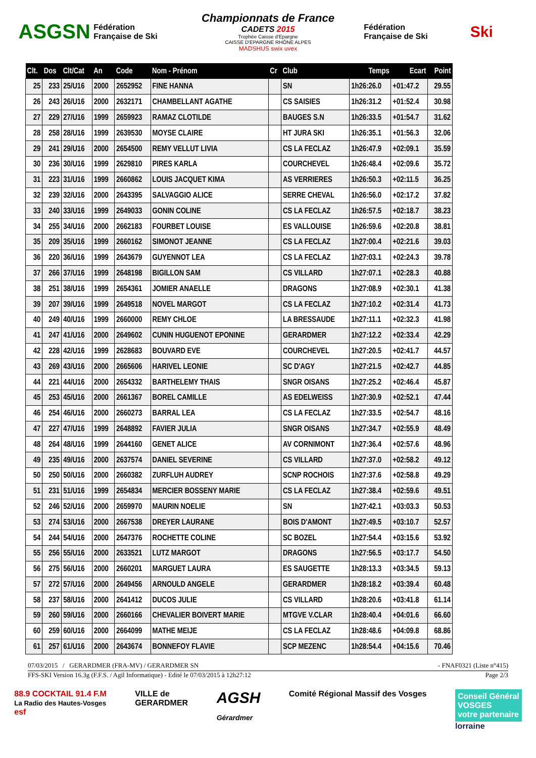ASGSN
Fédération Française de Ski
Championnats de France
CADETS 2015
Trophée Caisse d'Epargne
CAISSE D'EPARGNE RHÔNE ALPES
MADSHUS swix uvex
Fédération Française de Ski
Ski
| Clt. | Dos | Clt/Cat | An | Code | Nom - Prénom | Cr | Club | Temps | Ecart | Point |
| --- | --- | --- | --- | --- | --- | --- | --- | --- | --- | --- |
| 25 | 233 | 25/U16 | 2000 | 2652952 | FINE HANNA | | SN | 1h26:26.0 | +01:47.2 | 29.55 |
| 26 | 243 | 26/U16 | 2000 | 2632171 | CHAMBELLANT AGATHE | | CS SAISIES | 1h26:31.2 | +01:52.4 | 30.98 |
| 27 | 229 | 27/U16 | 1999 | 2659923 | RAMAZ CLOTILDE | | BAUGES S.N | 1h26:33.5 | +01:54.7 | 31.62 |
| 28 | 258 | 28/U16 | 1999 | 2639530 | MOYSE CLAIRE | | HT JURA SKI | 1h26:35.1 | +01:56.3 | 32.06 |
| 29 | 241 | 29/U16 | 2000 | 2654500 | REMY VELLUT LIVIA | | CS LA FECLAZ | 1h26:47.9 | +02:09.1 | 35.59 |
| 30 | 236 | 30/U16 | 1999 | 2629810 | PIRES KARLA | | COURCHEVEL | 1h26:48.4 | +02:09.6 | 35.72 |
| 31 | 223 | 31/U16 | 1999 | 2660862 | LOUIS JACQUET KIMA | | AS VERRIERES | 1h26:50.3 | +02:11.5 | 36.25 |
| 32 | 239 | 32/U16 | 2000 | 2643395 | SALVAGGIO ALICE | | SERRE CHEVAL | 1h26:56.0 | +02:17.2 | 37.82 |
| 33 | 240 | 33/U16 | 1999 | 2649033 | GONIN COLINE | | CS LA FECLAZ | 1h26:57.5 | +02:18.7 | 38.23 |
| 34 | 255 | 34/U16 | 2000 | 2662183 | FOURBET LOUISE | | ES VALLOUISE | 1h26:59.6 | +02:20.8 | 38.81 |
| 35 | 209 | 35/U16 | 1999 | 2660162 | SIMONOT JEANNE | | CS LA FECLAZ | 1h27:00.4 | +02:21.6 | 39.03 |
| 36 | 220 | 36/U16 | 1999 | 2643679 | GUYENNOT LEA | | CS LA FECLAZ | 1h27:03.1 | +02:24.3 | 39.78 |
| 37 | 266 | 37/U16 | 1999 | 2648198 | BIGILLON SAM | | CS VILLARD | 1h27:07.1 | +02:28.3 | 40.88 |
| 38 | 251 | 38/U16 | 1999 | 2654361 | JOMIER ANAELLE | | DRAGONS | 1h27:08.9 | +02:30.1 | 41.38 |
| 39 | 207 | 39/U16 | 1999 | 2649518 | NOVEL MARGOT | | CS LA FECLAZ | 1h27:10.2 | +02:31.4 | 41.73 |
| 40 | 249 | 40/U16 | 1999 | 2660000 | REMY CHLOE | | LA BRESSAUDE | 1h27:11.1 | +02:32.3 | 41.98 |
| 41 | 247 | 41/U16 | 2000 | 2649602 | CUNIN HUGUENOT EPONINE | | GERARDMER | 1h27:12.2 | +02:33.4 | 42.29 |
| 42 | 228 | 42/U16 | 1999 | 2628683 | BOUVARD EVE | | COURCHEVEL | 1h27:20.5 | +02:41.7 | 44.57 |
| 43 | 269 | 43/U16 | 2000 | 2665606 | HARIVEL LEONIE | | SC D'AGY | 1h27:21.5 | +02:42.7 | 44.85 |
| 44 | 221 | 44/U16 | 2000 | 2654332 | BARTHELEMY THAIS | | SNGR OISANS | 1h27:25.2 | +02:46.4 | 45.87 |
| 45 | 253 | 45/U16 | 2000 | 2661367 | BOREL CAMILLE | | AS EDELWEISS | 1h27:30.9 | +02:52.1 | 47.44 |
| 46 | 254 | 46/U16 | 2000 | 2660273 | BARRAL LEA | | CS LA FECLAZ | 1h27:33.5 | +02:54.7 | 48.16 |
| 47 | 227 | 47/U16 | 1999 | 2648892 | FAVIER JULIA | | SNGR OISANS | 1h27:34.7 | +02:55.9 | 48.49 |
| 48 | 264 | 48/U16 | 1999 | 2644160 | GENET ALICE | | AV CORNIMONT | 1h27:36.4 | +02:57.6 | 48.96 |
| 49 | 235 | 49/U16 | 2000 | 2637574 | DANIEL SEVERINE | | CS VILLARD | 1h27:37.0 | +02:58.2 | 49.12 |
| 50 | 250 | 50/U16 | 2000 | 2660382 | ZURFLUH AUDREY | | SCNP ROCHOIS | 1h27:37.6 | +02:58.8 | 49.29 |
| 51 | 231 | 51/U16 | 1999 | 2654834 | MERCIER BOSSENY MARIE | | CS LA FECLAZ | 1h27:38.4 | +02:59.6 | 49.51 |
| 52 | 246 | 52/U16 | 2000 | 2659970 | MAURIN NOELIE | | SN | 1h27:42.1 | +03:03.3 | 50.53 |
| 53 | 274 | 53/U16 | 2000 | 2667538 | DREYER LAURANE | | BOIS D'AMONT | 1h27:49.5 | +03:10.7 | 52.57 |
| 54 | 244 | 54/U16 | 2000 | 2647376 | ROCHETTE COLINE | | SC BOZEL | 1h27:54.4 | +03:15.6 | 53.92 |
| 55 | 256 | 55/U16 | 2000 | 2633521 | LUTZ MARGOT | | DRAGONS | 1h27:56.5 | +03:17.7 | 54.50 |
| 56 | 275 | 56/U16 | 2000 | 2660201 | MARGUET LAURA | | ES SAUGETTE | 1h28:13.3 | +03:34.5 | 59.13 |
| 57 | 272 | 57/U16 | 2000 | 2649456 | ARNOULD ANGELE | | GERARDMER | 1h28:18.2 | +03:39.4 | 60.48 |
| 58 | 237 | 58/U16 | 2000 | 2641412 | DUCOS JULIE | | CS VILLARD | 1h28:20.6 | +03:41.8 | 61.14 |
| 59 | 260 | 59/U16 | 2000 | 2660166 | CHEVALIER BOIVERT MARIE | | MTGVE V.CLAR | 1h28:40.4 | +04:01.6 | 66.60 |
| 60 | 259 | 60/U16 | 2000 | 2664099 | MATHE MEIJE | | CS LA FECLAZ | 1h28:48.6 | +04:09.8 | 68.86 |
| 61 | 257 | 61/U16 | 2000 | 2643674 | BONNEFOY FLAVIE | | SCP MEZENC | 1h28:54.4 | +04:15.6 | 70.46 |
07/03/2015 / GERARDMER (FRA-MV) / GERARDMER SN - FNAF0321 (Liste n°415)
FFS-SKI Version 16.3g (F.F.S. / Agil Informatique) - Edité le 07/03/2015 à 12h27:12 Page 2/3
88.9 COCKTAIL 91.4 F.M
La Radio des Hautes-Vosges
esf
VILLE de
GERARDMER
AGSH
Gérardmer
Comité Régional Massif des Vosges
Conseil Général
VOSGES
votre partenaire
lorraine